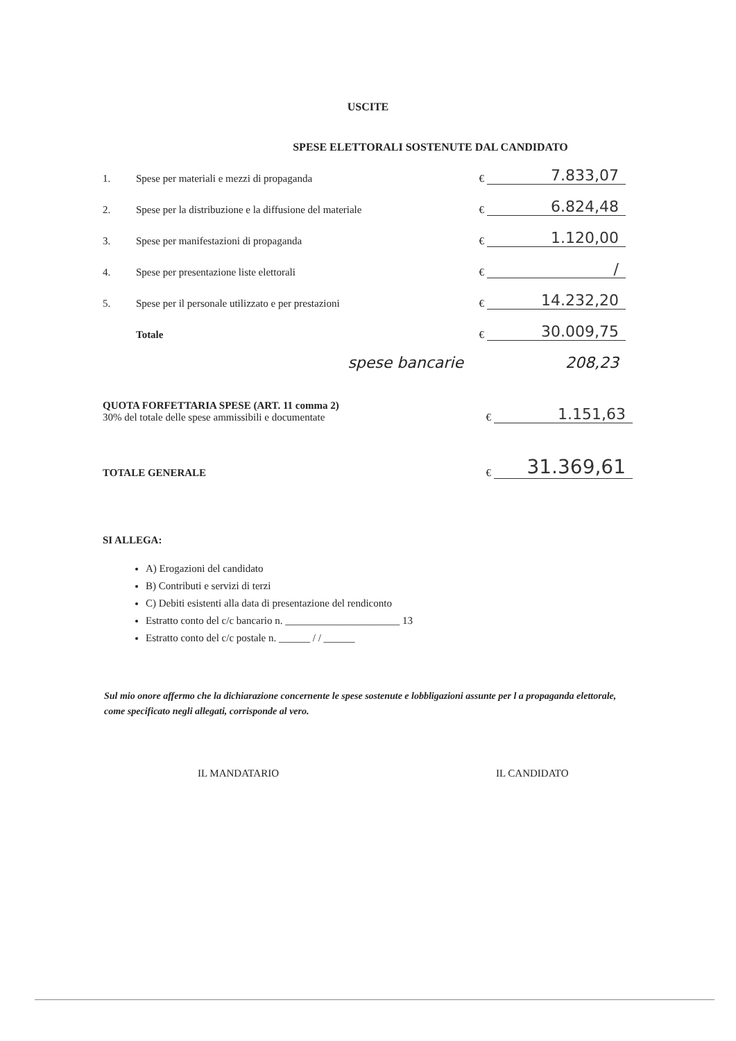USCITE
SPESE ELETTORALI SOSTENUTE DAL CANDIDATO
| 1. | Spese per materiali e mezzi di propaganda | € | 7.833,07 |
| 2. | Spese per la distribuzione e la diffusione del materiale | € | 6.824,48 |
| 3. | Spese per manifestazioni di propaganda | € | 1.120,00 |
| 4. | Spese per presentazione liste elettorali | € | / |
| 5. | Spese per il personale utilizzato e per prestazioni | € | 14.232,20 |
| | Totale | € | 30.009,75 |
| | spese bancarie | | 208,23 |
| QUOTA FORFETTARIA SPESE (ART. 11 comma 2) 30% del totale delle spese ammissibili e documentate | € | 1.151,63 |
| TOTALE GENERALE | € | 31.369,61 |
SI ALLEGA:
A) Erogazioni del candidato
B) Contributi e servizi di terzi
C) Debiti esistenti alla data di presentazione del rendiconto
Estratto conto del c/c bancario n. ______________________ 13
Estratto conto del c/c postale n. ______ / / ______
Sul mio onore affermo che la dichiarazione concernente le spese sostenute e lobbligazioni assunte per l a propaganda elettorale, come specificato negli allegati, corrisponde al vero.
IL MANDATARIO IL CANDIDATO